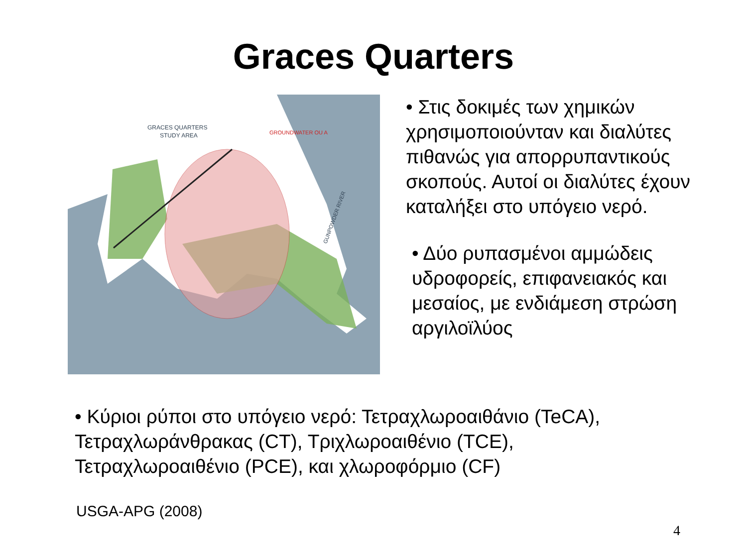Graces Quarters
GRACES QUARTERS
STUDY AREA
GROUNDWATER OU A
GUNPOWDER RIVER
• Στις δοκιμές των χημικών χρησιμοποιούνταν και διαλύτες πιθανώς για απορρυπαντικούς σκοπούς. Αυτοί οι διαλύτες έχουν καταλήξει στο υπόγειο νερό.
• Δύο ρυπασμένοι αμμώδεις υδροφορείς, επιφανειακός και μεσαίος, με ενδιάμεση στρώση αργιλοϊλύος
• Κύριοι ρύποι στο υπόγειο νερό: Τετραχλωροαιθάνιο (TeCA),
Τετραχλωράνθρακας (CT), Τριχλωροαιθένιο (TCE),
Τετραχλωροαιθένιο (PCE), και χλωροφόρμιο (CF)
USGA-APG (2008)
4